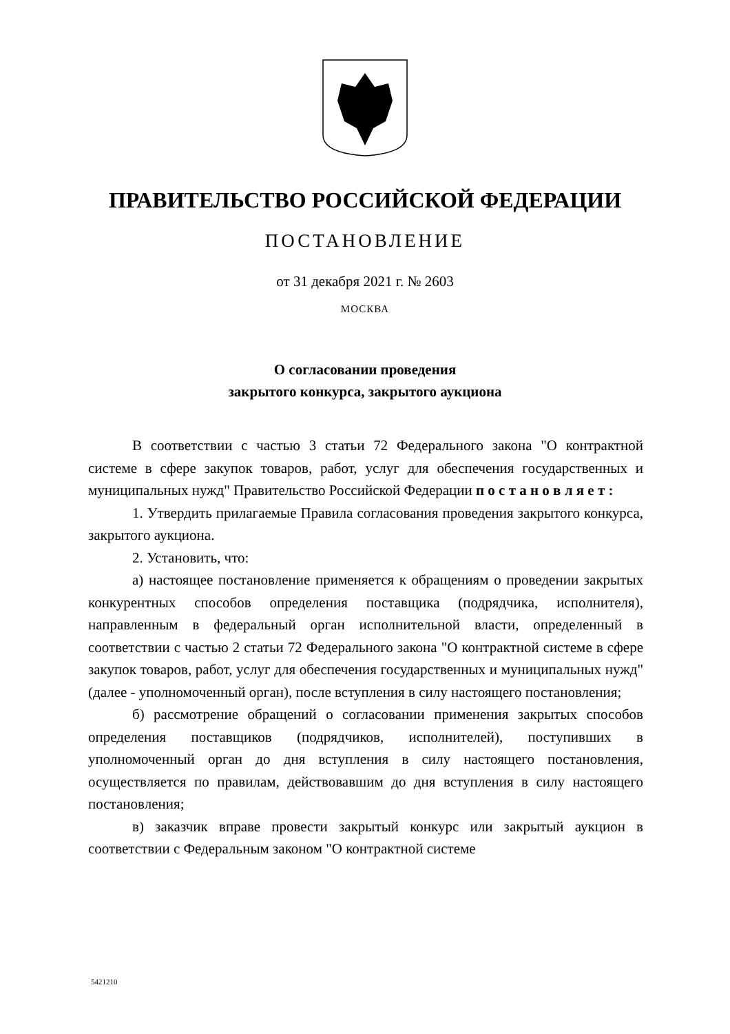ПРАВИТЕЛЬСТВО РОССИЙСКОЙ ФЕДЕРАЦИИ
ПОСТАНОВЛЕНИЕ
от 31 декабря 2021 г. № 2603
МОСКВА
О согласовании проведения
закрытого конкурса, закрытого аукциона
В соответствии с частью 3 статьи 72 Федерального закона "О контрактной системе в сфере закупок товаров, работ, услуг для обеспечения государственных и муниципальных нужд" Правительство Российской Федерации п о с т а н о в л я е т :
1. Утвердить прилагаемые Правила согласования проведения закрытого конкурса, закрытого аукциона.
2. Установить, что:
а) настоящее постановление применяется к обращениям о проведении закрытых конкурентных способов определения поставщика (подрядчика, исполнителя), направленным в федеральный орган исполнительной власти, определенный в соответствии с частью 2 статьи 72 Федерального закона "О контрактной системе в сфере закупок товаров, работ, услуг для обеспечения государственных и муниципальных нужд" (далее - уполномоченный орган), после вступления в силу настоящего постановления;
б) рассмотрение обращений о согласовании применения закрытых способов определения поставщиков (подрядчиков, исполнителей), поступивших в уполномоченный орган до дня вступления в силу настоящего постановления, осуществляется по правилам, действовавшим до дня вступления в силу настоящего постановления;
в) заказчик вправе провести закрытый конкурс или закрытый аукцион в соответствии с Федеральным законом "О контрактной системе
5421210